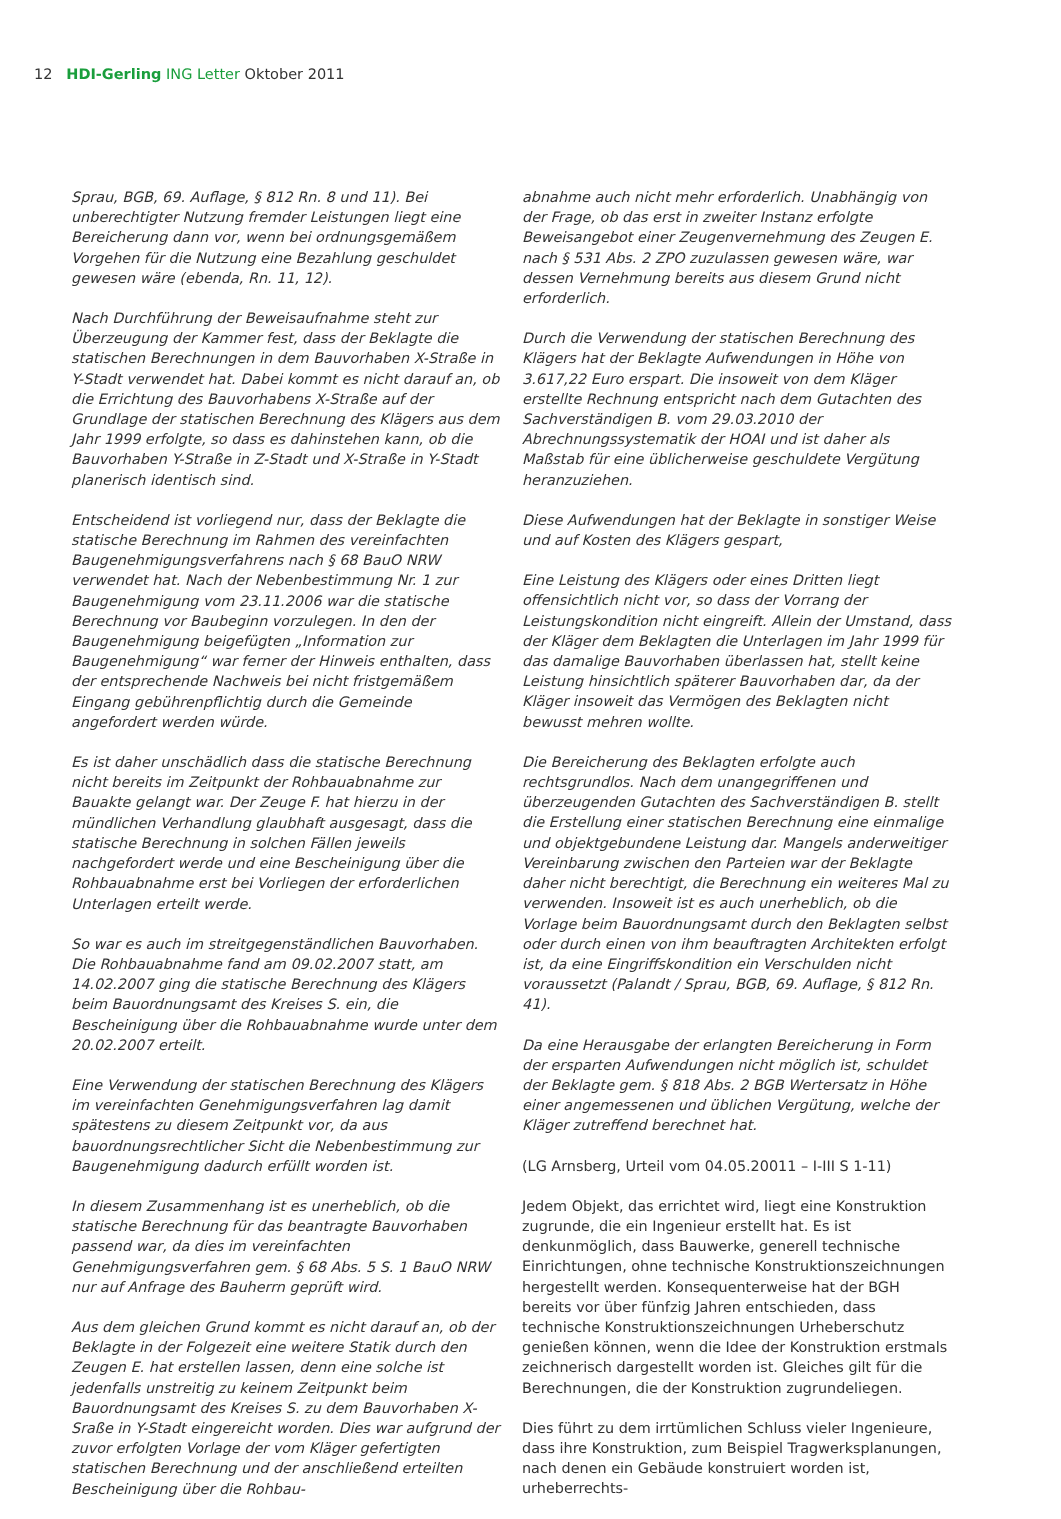12 HDI-Gerling ING Letter Oktober 2011
Sprau, BGB, 69. Auflage, § 812 Rn. 8 und 11). Bei unberechtigter Nutzung fremder Leistungen liegt eine Bereicherung dann vor, wenn bei ordnungsgemäßem Vorgehen für die Nutzung eine Bezahlung geschuldet gewesen wäre (ebenda, Rn. 11, 12).
Nach Durchführung der Beweisaufnahme steht zur Überzeugung der Kammer fest, dass der Beklagte die statischen Berechnungen in dem Bauvorhaben X-Straße in Y-Stadt verwendet hat. Dabei kommt es nicht darauf an, ob die Errichtung des Bauvorhabens X-Straße auf der Grundlage der statischen Berechnung des Klägers aus dem Jahr 1999 erfolgte, so dass es dahinstehen kann, ob die Bauvorhaben Y-Straße in Z-Stadt und X-Straße in Y-Stadt planerisch identisch sind.
Entscheidend ist vorliegend nur, dass der Beklagte die statische Berechnung im Rahmen des vereinfachten Baugenehmigungsverfahrens nach § 68 BauO NRW verwendet hat. Nach der Nebenbestimmung Nr. 1 zur Baugenehmigung vom 23.11.2006 war die statische Berechnung vor Baubeginn vorzulegen. In den der Baugenehmigung beigefügten „Information zur Baugenehmigung“ war ferner der Hinweis enthalten, dass der entsprechende Nachweis bei nicht fristgemäßem Eingang gebührenpflichtig durch die Gemeinde angefordert werden würde.
Es ist daher unschädlich dass die statische Berechnung nicht bereits im Zeitpunkt der Rohbauabnahme zur Bauakte gelangt war. Der Zeuge F. hat hierzu in der mündlichen Verhandlung glaubhaft ausgesagt, dass die statische Berechnung in solchen Fällen jeweils nachgefordert werde und eine Bescheinigung über die Rohbauabnahme erst bei Vorliegen der erforderlichen Unterlagen erteilt werde.
So war es auch im streitgegenständlichen Bauvorhaben. Die Rohbauabnahme fand am 09.02.2007 statt, am 14.02.2007 ging die statische Berechnung des Klägers beim Bauordnungsamt des Kreises S. ein, die Bescheinigung über die Rohbauabnahme wurde unter dem 20.02.2007 erteilt.
Eine Verwendung der statischen Berechnung des Klägers im vereinfachten Genehmigungsverfahren lag damit spätestens zu diesem Zeitpunkt vor, da aus bauordnungsrechtlicher Sicht die Nebenbestimmung zur Baugenehmigung dadurch erfüllt worden ist.
In diesem Zusammenhang ist es unerheblich, ob die statische Berechnung für das beantragte Bauvorhaben passend war, da dies im vereinfachten Genehmigungsverfahren gem. § 68 Abs. 5 S. 1 BauO NRW nur auf Anfrage des Bauherrn geprüft wird.
Aus dem gleichen Grund kommt es nicht darauf an, ob der Beklagte in der Folgezeit eine weitere Statik durch den Zeugen E. hat erstellen lassen, denn eine solche ist jedenfalls unstreitig zu keinem Zeitpunkt beim Bauordnungsamt des Kreises S. zu dem Bauvorhaben X-Sraße in Y-Stadt eingereicht worden. Dies war aufgrund der zuvor erfolgten Vorlage der vom Kläger gefertigten statischen Berechnung und der anschließend erteilten Bescheinigung über die Rohbau-
abnahme auch nicht mehr erforderlich. Unabhängig von der Frage, ob das erst in zweiter Instanz erfolgte Beweisangebot einer Zeugenvernehmung des Zeugen E. nach § 531 Abs. 2 ZPO zuzulassen gewesen wäre, war dessen Vernehmung bereits aus diesem Grund nicht erforderlich.
Durch die Verwendung der statischen Berechnung des Klägers hat der Beklagte Aufwendungen in Höhe von 3.617,22 Euro erspart. Die insoweit von dem Kläger erstellte Rechnung entspricht nach dem Gutachten des Sachverständigen B. vom 29.03.2010 der Abrechnungssystematik der HOAI und ist daher als Maßstab für eine üblicherweise geschuldete Vergütung heranzuziehen.
Diese Aufwendungen hat der Beklagte in sonstiger Weise und auf Kosten des Klägers gespart,
Eine Leistung des Klägers oder eines Dritten liegt offensichtlich nicht vor, so dass der Vorrang der Leistungskondition nicht eingreift. Allein der Umstand, dass der Kläger dem Beklagten die Unterlagen im Jahr 1999 für das damalige Bauvorhaben überlassen hat, stellt keine Leistung hinsichtlich späterer Bauvorhaben dar, da der Kläger insoweit das Vermögen des Beklagten nicht bewusst mehren wollte.
Die Bereicherung des Beklagten erfolgte auch rechtsgrundlos. Nach dem unangegriffenen und überzeugenden Gutachten des Sachverständigen B. stellt die Erstellung einer statischen Berechnung eine einmalige und objektgebundene Leistung dar. Mangels anderweitiger Vereinbarung zwischen den Parteien war der Beklagte daher nicht berechtigt, die Berechnung ein weiteres Mal zu verwenden. Insoweit ist es auch unerheblich, ob die Vorlage beim Bauordnungsamt durch den Beklagten selbst oder durch einen von ihm beauftragten Architekten erfolgt ist, da eine Eingriffskondition ein Verschulden nicht voraussetzt (Palandt / Sprau, BGB, 69. Auflage, § 812 Rn. 41).
Da eine Herausgabe der erlangten Bereicherung in Form der ersparten Aufwendungen nicht möglich ist, schuldet der Beklagte gem. § 818 Abs. 2 BGB Wertersatz in Höhe einer angemessenen und üblichen Vergütung, welche der Kläger zutreffend berechnet hat.
(LG Arnsberg, Urteil vom 04.05.20011 – I-III S 1-11)
Jedem Objekt, das errichtet wird, liegt eine Konstruktion zugrunde, die ein Ingenieur erstellt hat. Es ist denkunmöglich, dass Bauwerke, generell technische Einrichtungen, ohne technische Konstruktionszeichnungen hergestellt werden. Konsequenterweise hat der BGH bereits vor über fünfzig Jahren entschieden, dass technische Konstruktionszeichnungen Urheberschutz genießen können, wenn die Idee der Konstruktion erstmals zeichnerisch dargestellt worden ist. Gleiches gilt für die Berechnungen, die der Konstruktion zugrundeliegen.
Dies führt zu dem irrtümlichen Schluss vieler Ingenieure, dass ihre Konstruktion, zum Beispiel Tragwerksplanungen, nach denen ein Gebäude konstruiert worden ist, urheberrechts-